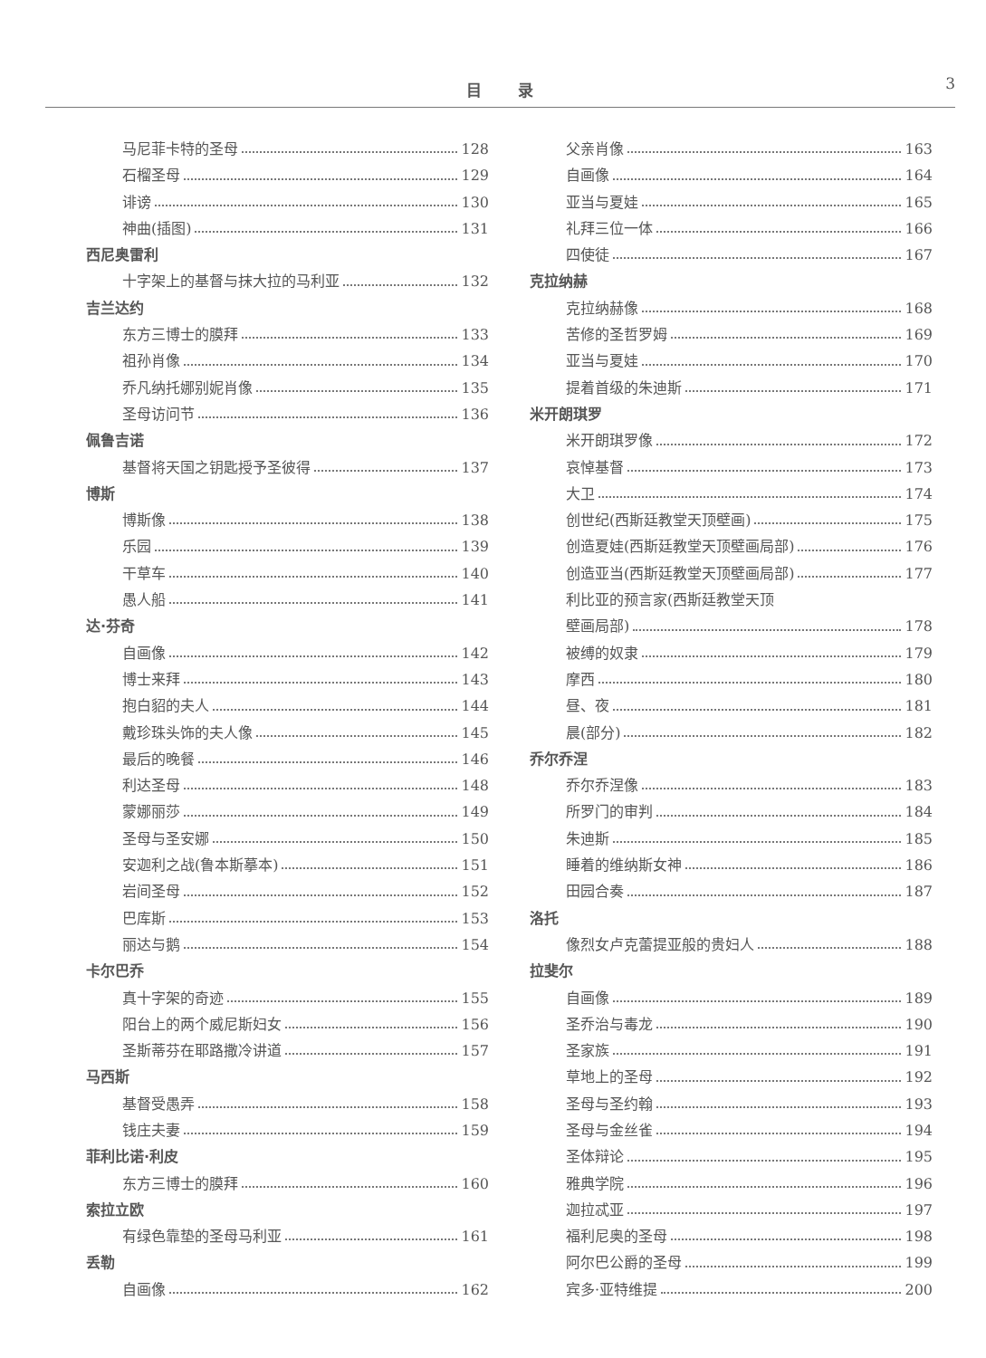目录 3
马尼菲卡特的圣母 128
石榴圣母 129
诽谤 130
神曲(插图) 131
西尼奥雷利
十字架上的基督与抹大拉的马利亚 132
吉兰达约
东方三博士的膜拜 133
祖孙肖像 134
乔凡纳托娜别妮肖像 135
圣母访问节 136
佩鲁吉诺
基督将天国之钥匙授予圣彼得 137
博斯
博斯像 138
乐园 139
干草车 140
愚人船 141
达·芬奇
自画像 142
博士来拜 143
抱白貂的夫人 144
戴珍珠头饰的夫人像 145
最后的晚餐 146
利达圣母 148
蒙娜丽莎 149
圣母与圣安娜 150
安迦利之战(鲁本斯摹本) 151
岩间圣母 152
巴库斯 153
丽达与鹅 154
卡尔巴乔
真十字架的奇迹 155
阳台上的两个威尼斯妇女 156
圣斯蒂芬在耶路撒冷讲道 157
马西斯
基督受愚弄 158
钱庄夫妻 159
菲利比诺·利皮
东方三博士的膜拜 160
索拉立欧
有绿色靠垫的圣母马利亚 161
丢勒
自画像 162
父亲肖像 163
自画像 164
亚当与夏娃 165
礼拜三位一体 166
四使徒 167
克拉纳赫
克拉纳赫像 168
苦修的圣哲罗姆 169
亚当与夏娃 170
提着首级的朱迪斯 171
米开朗琪罗
米开朗琪罗像 172
哀悼基督 173
大卫 174
创世纪(西斯廷教堂天顶壁画) 175
创造夏娃(西斯廷教堂天顶壁画局部) 176
创造亚当(西斯廷教堂天顶壁画局部) 177
利比亚的预言家(西斯廷教堂天顶
壁画局部) 178
被缚的奴隶 179
摩西 180
昼、夜 181
晨(部分) 182
乔尔乔涅
乔尔乔涅像 183
所罗门的审判 184
朱迪斯 185
睡着的维纳斯女神 186
田园合奏 187
洛托
像烈女卢克蕾提亚般的贵妇人 188
拉斐尔
自画像 189
圣乔治与毒龙 190
圣家族 191
草地上的圣母 192
圣母与圣约翰 193
圣母与金丝雀 194
圣体辩论 195
雅典学院 196
迦拉忒亚 197
福利尼奥的圣母 198
阿尔巴公爵的圣母 199
宾多·亚特维提 200